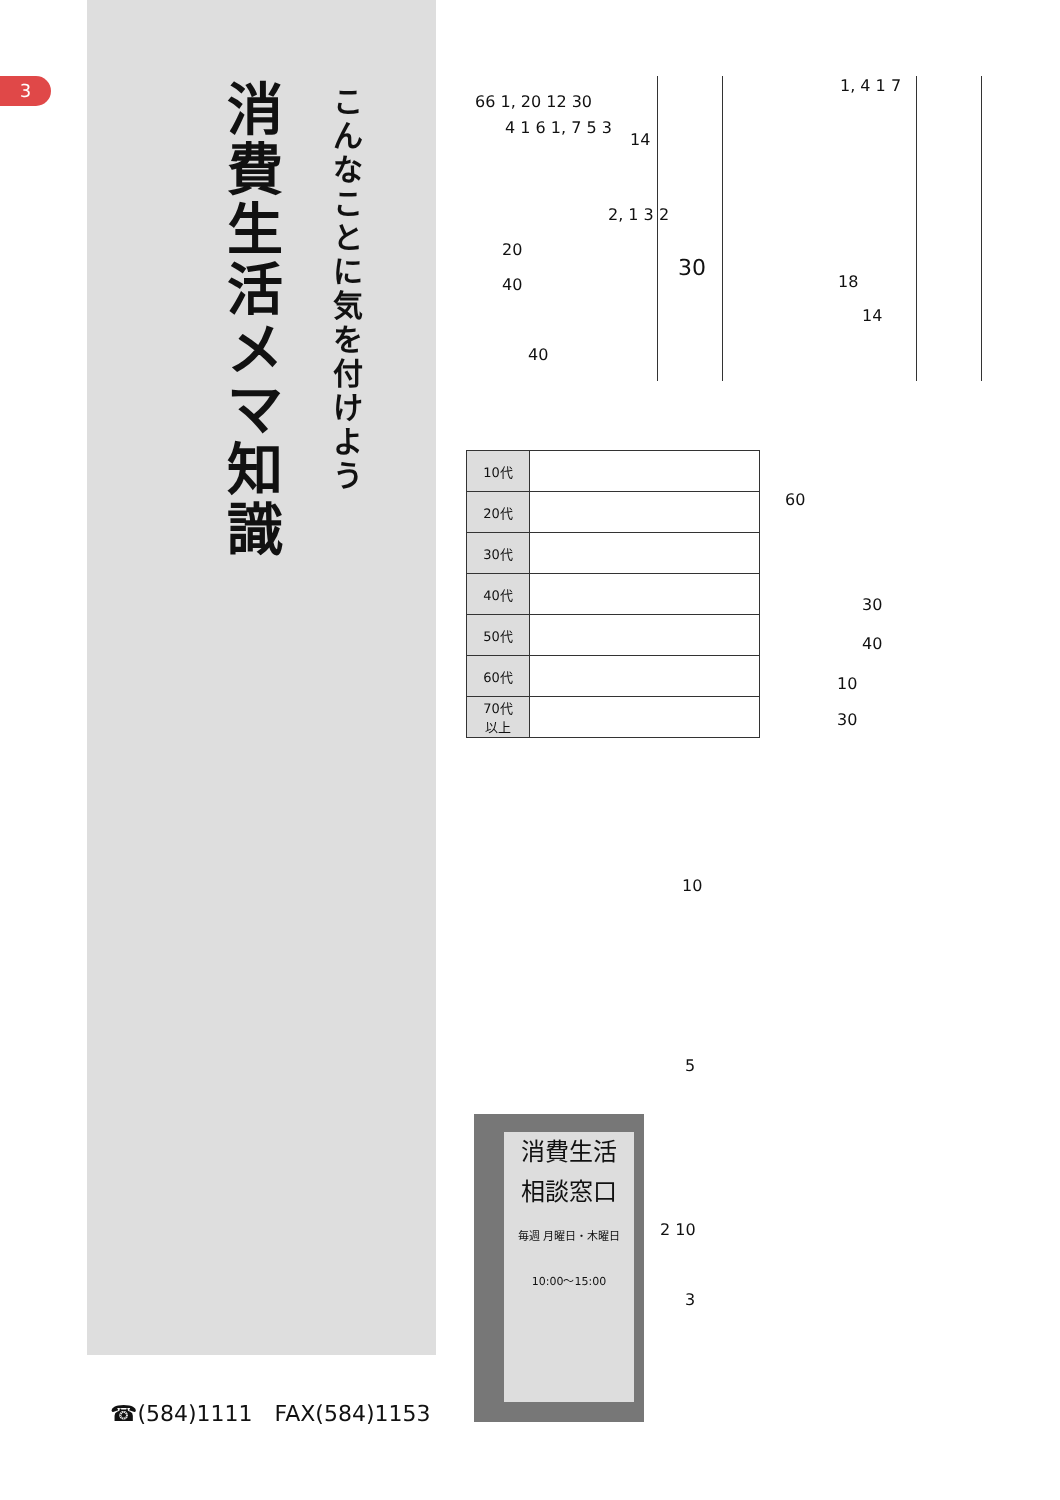3
消費生活 メ マ 知識
こんなことに気を付けよう
66 1, 20 12 30
4 1 6 1, 7 5 3
14
2, 1 3 2
20
40
30
40
1, 4 1 7
18
14
| 10代 | |
| 20代 | |
| 30代 | |
| 40代 | |
| 50代 | |
| 60代 | |
| 70代 以上 | |
60
30
40
10
30
10
5
消費生活
相談窓口
毎週 月曜日・木曜日 10:00〜15:00
2 10
3
☎(584)1111　FAX(584)1153